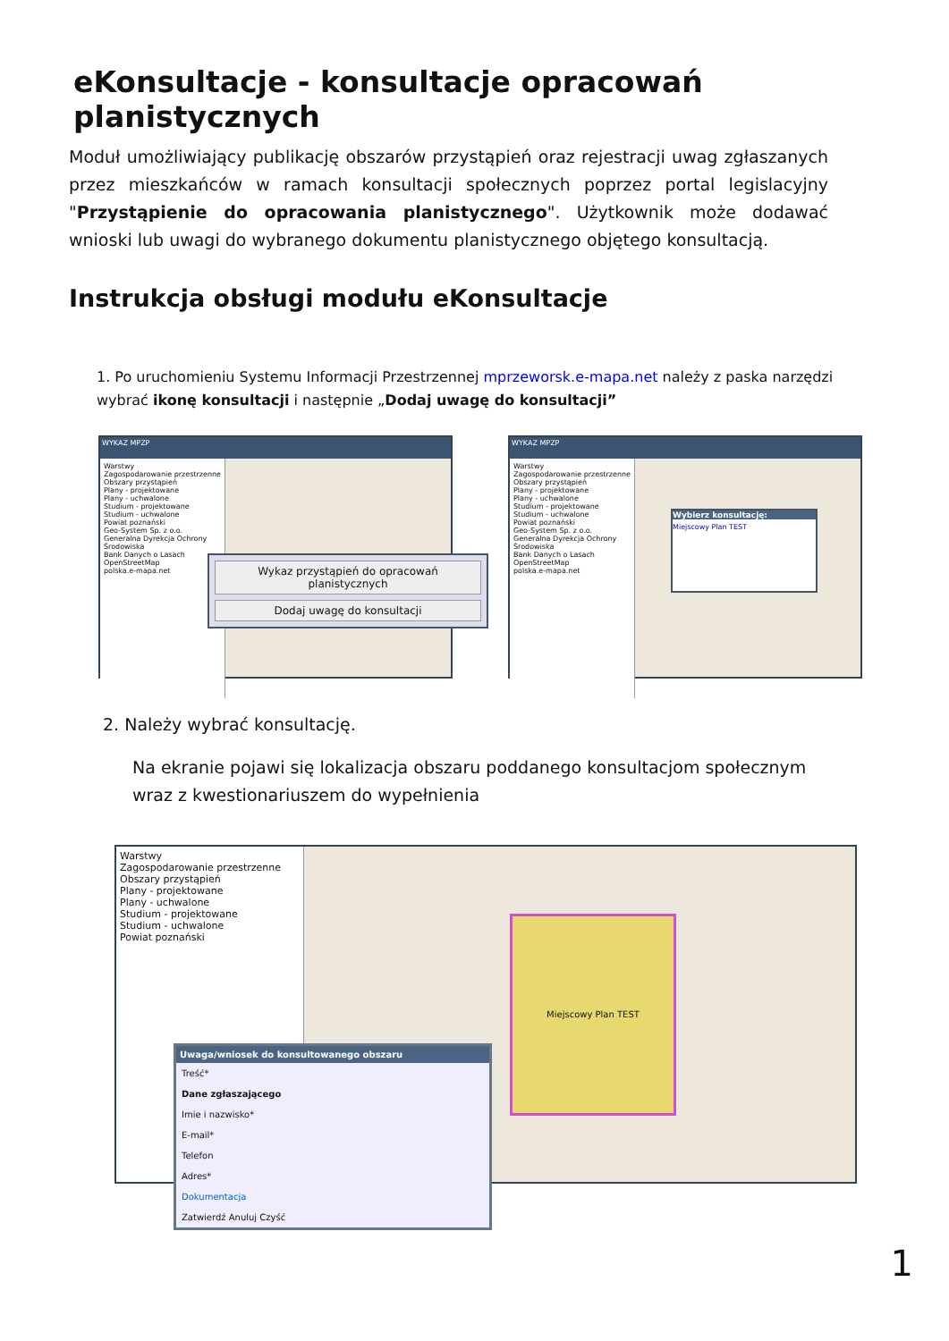eKonsultacje - konsultacje opracowań planistycznych
Moduł umożliwiający publikację obszarów przystąpień oraz rejestracji uwag zgłaszanych przez mieszkańców w ramach konsultacji społecznych poprzez portal legislacyjny "Przystąpienie do opracowania planistycznego". Użytkownik może dodawać wnioski lub uwagi do wybranego dokumentu planistycznego objętego konsultacją.
Instrukcja obsługi modułu eKonsultacje
1. Po uruchomieniu Systemu Informacji Przestrzennej mprzeworsk.e-mapa.net należy z paska narzędzi wybrać ikonę konsultacji i następnie „Dodaj uwagę do konsultacji”
WYKAZ MPZP
Warstwy
Zagospodarowanie przestrzenne
Obszary przystąpień
Plany - projektowane
Plany - uchwalone
Studium - projektowane
Studium - uchwalone
Powiat poznański
Geo-System Sp. z o.o.
Generalna Dyrekcja Ochrony Środowiska
Bank Danych o Lasach
OpenStreetMap
polska.e-mapa.net
Wykaz przystąpień do opracowań planistycznych
Dodaj uwagę do konsultacji
WYKAZ MPZP
Warstwy
Zagospodarowanie przestrzenne
Obszary przystąpień
Plany - projektowane
Plany - uchwalone
Studium - projektowane
Studium - uchwalone
Powiat poznański
Geo-System Sp. z o.o.
Generalna Dyrekcja Ochrony Środowiska
Bank Danych o Lasach
OpenStreetMap
polska.e-mapa.net
Wybierz konsultację:
Miejscowy Plan TEST
2. Należy wybrać konsultację.
Na ekranie pojawi się lokalizacja obszaru poddanego konsultacjom społecznym wraz z kwestionariuszem do wypełnienia
Warstwy
Zagospodarowanie przestrzenne
Obszary przystąpień
Plany - projektowane
Plany - uchwalone
Studium - projektowane
Studium - uchwalone
Powiat poznański
Miejscowy Plan TEST
Uwaga/wniosek do konsultowanego obszaru
Treść*
Dane zgłaszającego
Imie i nazwisko*
E-mail*
Telefon
Adres*
Dokumentacja
Zatwierdź Anuluj Czyść
1